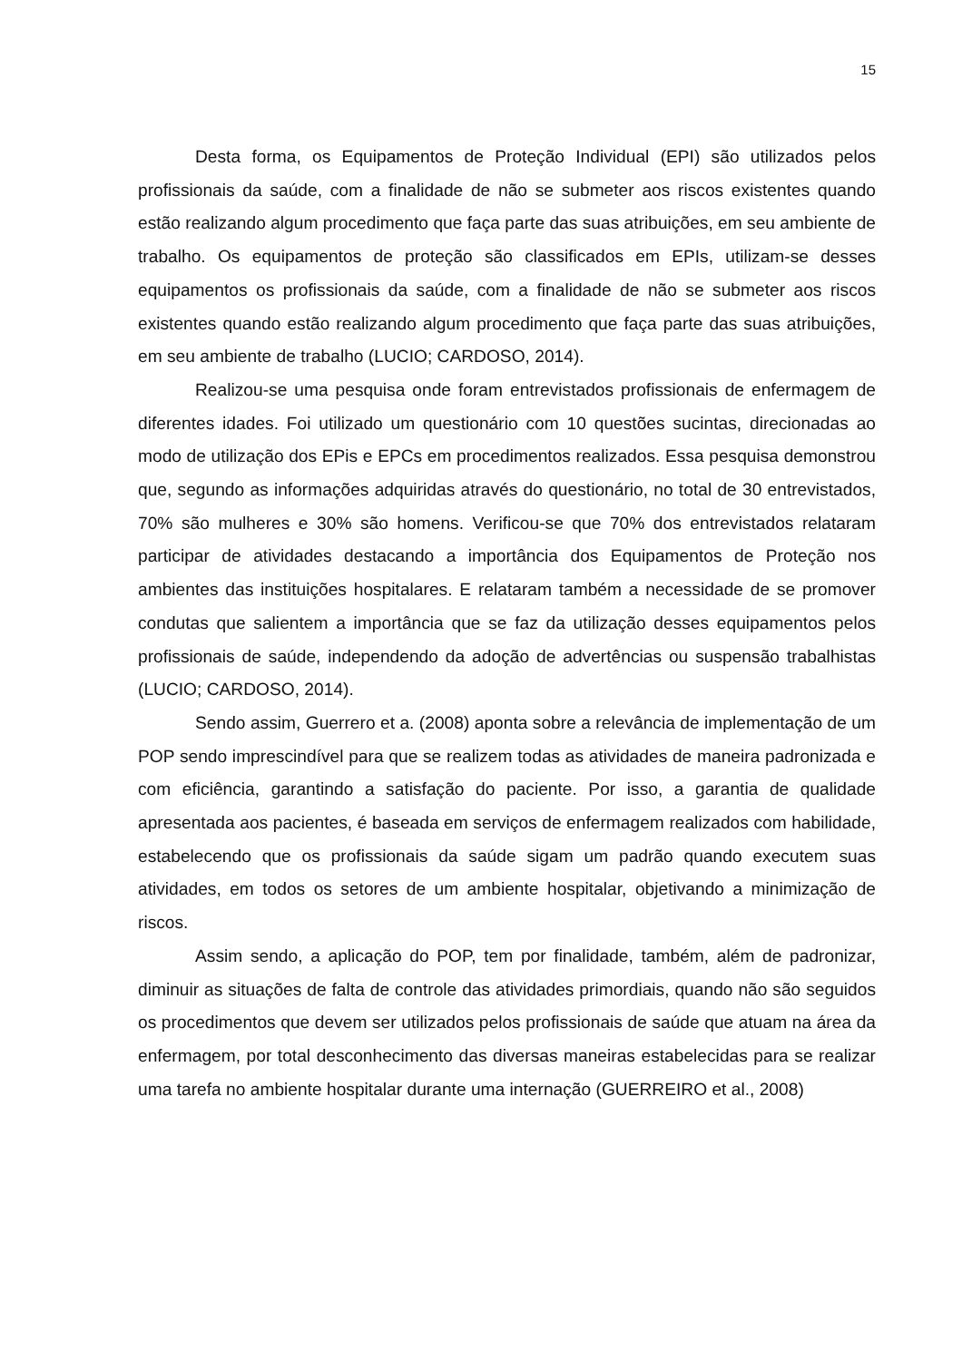15
Desta forma, os Equipamentos de Proteção Individual (EPI) são utilizados pelos profissionais da saúde, com a finalidade de não se submeter aos riscos existentes quando estão realizando algum procedimento que faça parte das suas atribuições, em seu ambiente de trabalho. Os equipamentos de proteção são classificados em EPIs, utilizam-se desses equipamentos os profissionais da saúde, com a finalidade de não se submeter aos riscos existentes quando estão realizando algum procedimento que faça parte das suas atribuições, em seu ambiente de trabalho (LUCIO; CARDOSO, 2014).
Realizou-se uma pesquisa onde foram entrevistados profissionais de enfermagem de diferentes idades. Foi utilizado um questionário com 10 questões sucintas, direcionadas ao modo de utilização dos EPis e EPCs em procedimentos realizados. Essa pesquisa demonstrou que, segundo as informações adquiridas através do questionário, no total de 30 entrevistados, 70% são mulheres e 30% são homens. Verificou-se que 70% dos entrevistados relataram participar de atividades destacando a importância dos Equipamentos de Proteção nos ambientes das instituições hospitalares. E relataram também a necessidade de se promover condutas que salientem a importância que se faz da utilização desses equipamentos pelos profissionais de saúde, independendo da adoção de advertências ou suspensão trabalhistas (LUCIO; CARDOSO, 2014).
Sendo assim, Guerrero et a. (2008) aponta sobre a relevância de implementação de um POP sendo imprescindível para que se realizem todas as atividades de maneira padronizada e com eficiência, garantindo a satisfação do paciente. Por isso, a garantia de qualidade apresentada aos pacientes, é baseada em serviços de enfermagem realizados com habilidade, estabelecendo que os profissionais da saúde sigam um padrão quando executem suas atividades, em todos os setores de um ambiente hospitalar, objetivando a minimização de riscos.
Assim sendo, a aplicação do POP, tem por finalidade, também, além de padronizar, diminuir as situações de falta de controle das atividades primordiais, quando não são seguidos os procedimentos que devem ser utilizados pelos profissionais de saúde que atuam na área da enfermagem, por total desconhecimento das diversas maneiras estabelecidas para se realizar uma tarefa no ambiente hospitalar durante uma internação (GUERREIRO et al., 2008)